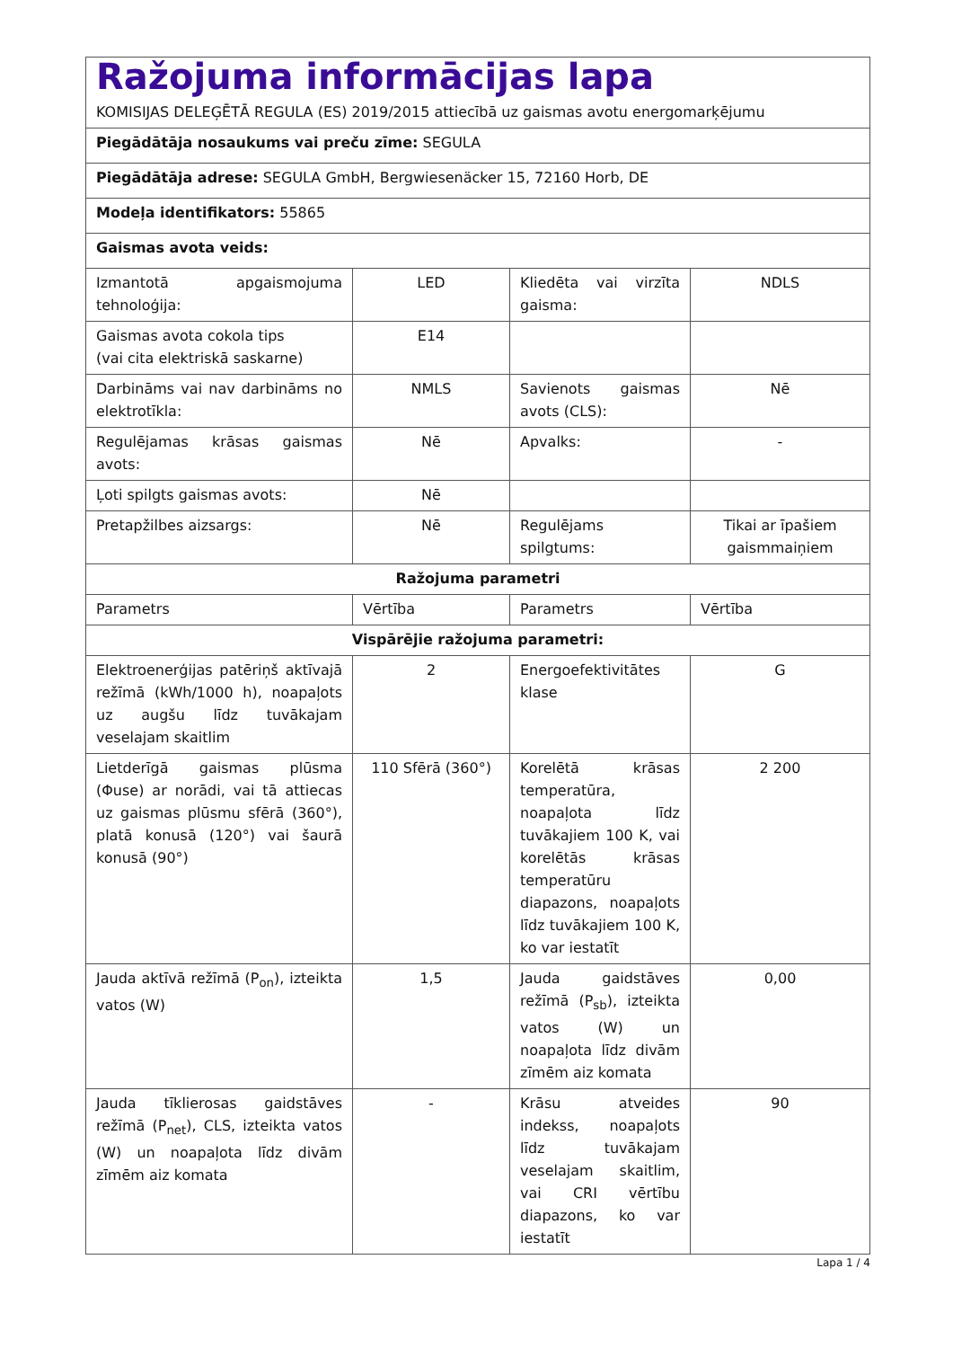| Ražojuma informācijas lapa KOMISIJAS DELEĢĒTĀ REGULA (ES) 2019/2015 attiecībā uz gaismas avotu energomarķējumu | | | |
| Piegādātāja nosaukums vai preču zīme: SEGULA | | | |
| Piegādātāja adrese: SEGULA GmbH, Bergwiesenäcker 15, 72160 Horb, DE | | | |
| Modeļa identifikators: 55865 | | | |
| Gaismas avota veids: | | | |
| Izmantotā apgaismojuma tehnoloģija: | LED | Kliedēta vai virzīta gaisma: | NDLS |
| Gaismas avota cokola tips (vai cita elektriskā saskarne) | E14 | | |
| Darbināms vai nav darbināms no elektrotīkla: | NMLS | Savienots gaismas avots (CLS): | Nē |
| Regulējamas krāsas gaismas avots: | Nē | Apvalks: | - |
| Ļoti spilgts gaismas avots: | Nē | | |
| Pretapžilbes aizsargs: | Nē | Regulējams spilgtums: | Tikai ar īpašiem gaismmaiņiem |
| Ražojuma parametri | | | |
| Parametrs | Vērtība | Parametrs | Vērtība |
| Vispārējie ražojuma parametri: | | | |
| Elektroenerģijas patēriņš aktīvajā režīmā (kWh/1000 h), noapaļots uz augšu līdz tuvākajam veselajam skaitlim | 2 | Energoefektivitātes klase | G |
| Lietderīgā gaismas plūsma (Φuse) ar norādi, vai tā attiecas uz gaismas plūsmu sfērā (360°), platā konusā (120°) vai šaurā konusā (90°) | 110 Sfērā (360°) | Korelētā krāsas temperatūra, noapaļota līdz tuvākajiem 100 K, vai korelētās krāsas temperatūru diapazons, noapaļots līdz tuvākajiem 100 K, ko var iestatīt | 2 200 |
| Jauda aktīvā režīmā (P<sub>on</sub>), izteikta vatos (W) | 1,5 | Jauda gaidstāves režīmā (P<sub>sb</sub>), izteikta vatos (W) un noapaļota līdz divām zīmēm aiz komata | 0,00 |
| Jauda tīklierosas gaidstāves režīmā (P<sub>net</sub>), CLS, izteikta vatos (W) un noapaļota līdz divām zīmēm aiz komata | - | Krāsu atveides indekss, noapaļots līdz tuvākajam veselajam skaitlim, vai CRI vērtību diapazons, ko var iestatīt | 90 |
Lapa 1 / 4